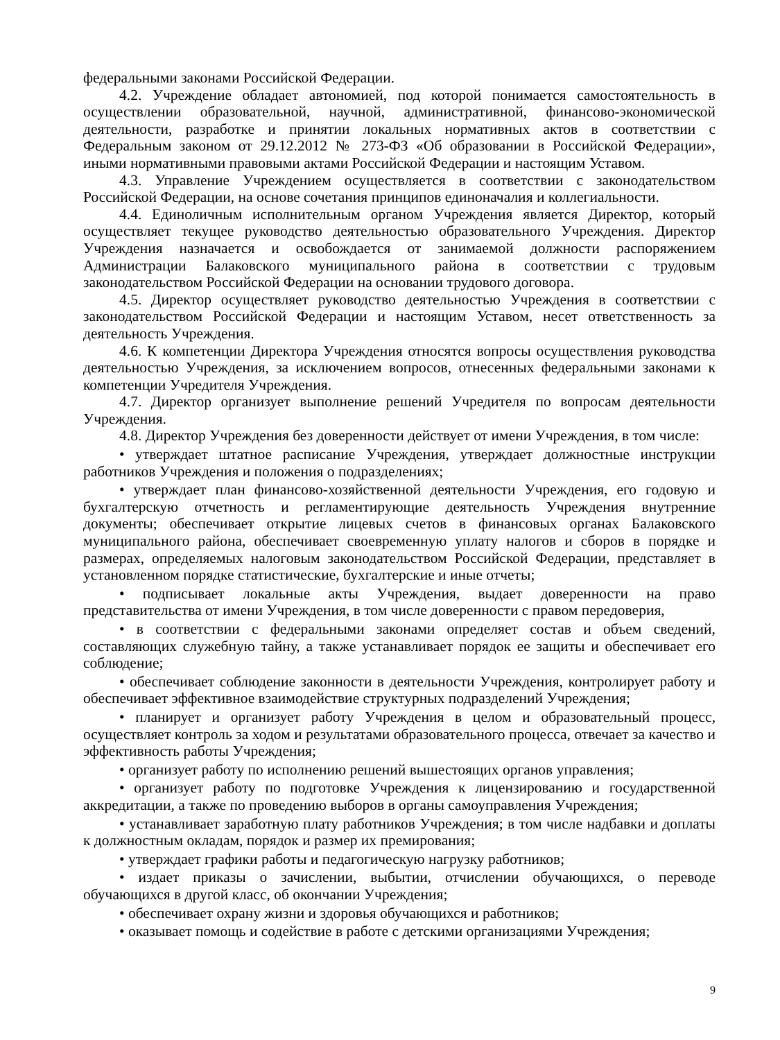федеральными законами Российской Федерации.
4.2. Учреждение обладает автономией, под которой понимается самостоятельность в осуществлении образовательной, научной, административной, финансово-экономической деятельности, разработке и принятии локальных нормативных актов в соответствии с Федеральным законом от 29.12.2012 № 273-ФЗ «Об образовании в Российской Федерации», иными нормативными правовыми актами Российской Федерации и настоящим Уставом.
4.3. Управление Учреждением осуществляется в соответствии с законодательством Российской Федерации, на основе сочетания принципов единоначалия и коллегиальности.
4.4. Единоличным исполнительным органом Учреждения является Директор, который осуществляет текущее руководство деятельностью образовательного Учреждения. Директор Учреждения назначается и освобождается от занимаемой должности распоряжением Администрации Балаковского муниципального района в соответствии с трудовым законодательством Российской Федерации на основании трудового договора.
4.5. Директор осуществляет руководство деятельностью Учреждения в соответствии с законодательством Российской Федерации и настоящим Уставом, несет ответственность за деятельность Учреждения.
4.6. К компетенции Директора Учреждения относятся вопросы осуществления руководства деятельностью Учреждения, за исключением вопросов, отнесенных федеральными законами к компетенции Учредителя Учреждения.
4.7. Директор организует выполнение решений Учредителя по вопросам деятельности Учреждения.
4.8. Директор Учреждения без доверенности действует от имени Учреждения, в том числе:
• утверждает штатное расписание Учреждения, утверждает должностные инструкции работников Учреждения и положения о подразделениях;
• утверждает план финансово-хозяйственной деятельности Учреждения, его годовую и бухгалтерскую отчетность и регламентирующие деятельность Учреждения внутренние документы; обеспечивает открытие лицевых счетов в финансовых органах Балаковского муниципального района, обеспечивает своевременную уплату налогов и сборов в порядке и размерах, определяемых налоговым законодательством Российской Федерации, представляет в установленном порядке статистические, бухгалтерские и иные отчеты;
• подписывает локальные акты Учреждения, выдает доверенности на право представительства от имени Учреждения, в том числе доверенности с правом передоверия,
• в соответствии с федеральными законами определяет состав и объем сведений, составляющих служебную тайну, а также устанавливает порядок ее защиты и обеспечивает его соблюдение;
• обеспечивает соблюдение законности в деятельности Учреждения, контролирует работу и обеспечивает эффективное взаимодействие структурных подразделений Учреждения;
• планирует и организует работу Учреждения в целом и образовательный процесс, осуществляет контроль за ходом и результатами образовательного процесса, отвечает за качество и эффективность работы Учреждения;
• организует работу по исполнению решений вышестоящих органов управления;
• организует работу по подготовке Учреждения к лицензированию и государственной аккредитации, а также по проведению выборов в органы самоуправления Учреждения;
• устанавливает заработную плату работников Учреждения; в том числе надбавки и доплаты к должностным окладам, порядок и размер их премирования;
• утверждает графики работы и педагогическую нагрузку работников;
• издает приказы о зачислении, выбытии, отчислении обучающихся, о переводе обучающихся в другой класс, об окончании Учреждения;
• обеспечивает охрану жизни и здоровья обучающихся и работников;
• оказывает помощь и содействие в работе с детскими организациями Учреждения;
9